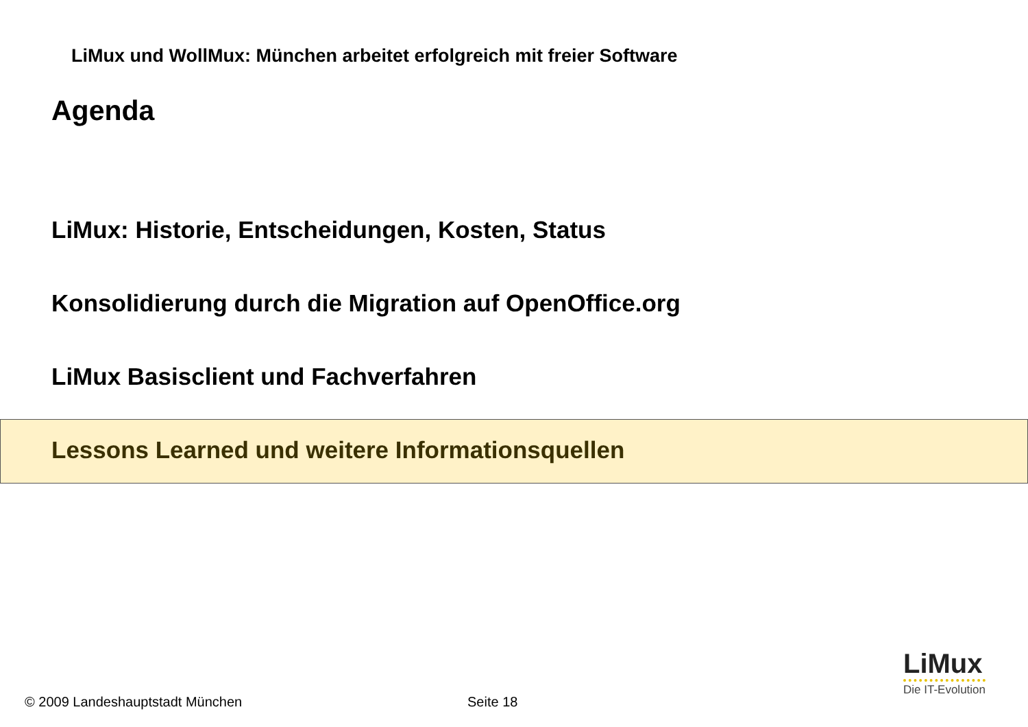LiMux und WollMux: München arbeitet erfolgreich mit freier Software
Agenda
LiMux: Historie, Entscheidungen, Kosten, Status
Konsolidierung durch die Migration auf OpenOffice.org
LiMux Basisclient und Fachverfahren
Lessons Learned und weitere Informationsquellen
LiMux
Die IT-Evolution
© 2009 Landeshauptstadt München
Seite 18